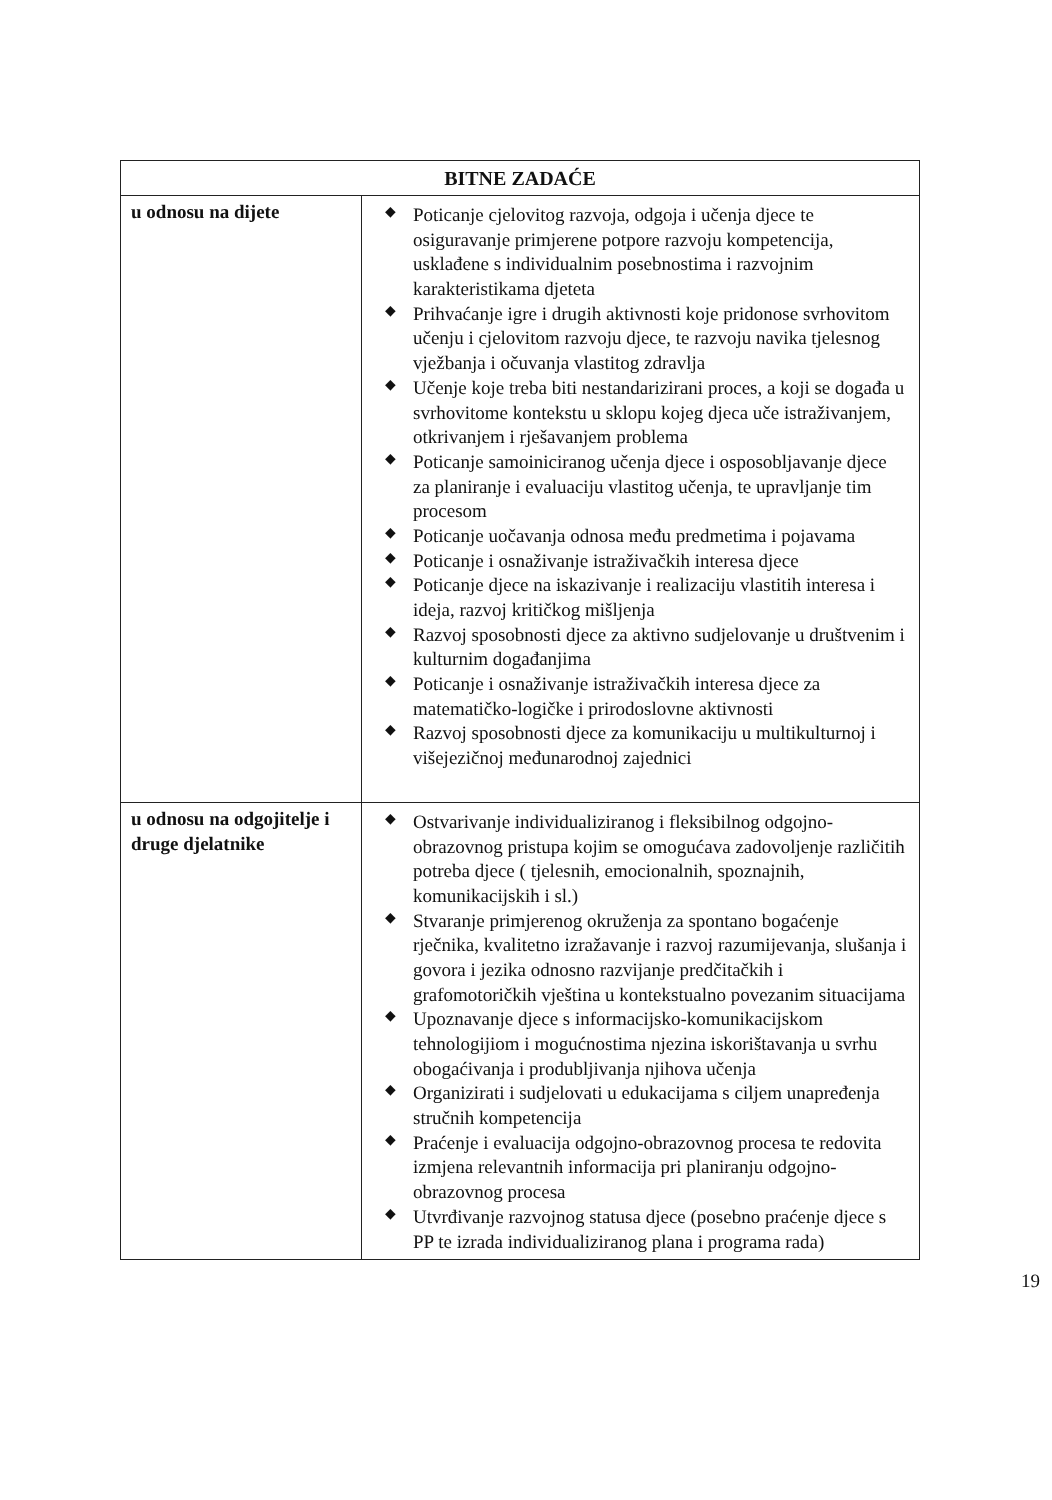| BITNE ZADAĆE | |
| --- | --- |
| u odnosu na dijete | ◆ Poticanje cjelovitog razvoja, odgoja i učenja djece te osiguravanje primjerene potpore razvoju kompetencija, usklađene s individualnim posebnostima i razvojnim karakteristikama djeteta ◆ Prihvaćanje igre i drugih aktivnosti koje pridonose svrhovitom učenju i cjelovitom razvoju djece, te razvoju navika tjelesnog vježbanja i očuvanja vlastitog zdravlja ◆ Učenje koje treba biti nestandarizirani proces, a koji se događa u svrhovitome kontekstu u sklopu kojeg djeca uče istraživanjem, otkrivanjem i rješavanjem problema ◆ Poticanje samoiniciranog učenja djece i osposobljavanje djece za planiranje i evaluaciju vlastitog učenja, te upravljanje tim procesom ◆ Poticanje uočavanja odnosa među predmetima i pojavama ◆ Poticanje i osnaživanje istraživačkih interesa djece ◆ Poticanje djece na iskazivanje i realizaciju vlastitih interesa i ideja, razvoj kritičkog mišljenja ◆ Razvoj sposobnosti djece za aktivno sudjelovanje u društvenim i kulturnim događanjima ◆ Poticanje i osnaživanje istraživačkih interesa djece za matematičko-logičke i prirodoslovne aktivnosti ◆ Razvoj sposobnosti djece za komunikaciju u multikulturnoj i višejezičnoj međunarodnoj zajednici |
| u odnosu na odgojitelje i druge djelatnike | ◆ Ostvarivanje individualiziranog i fleksibilnog odgojno-obrazovnog pristupa kojim se omogućava zadovoljenje različitih potreba djece ( tjelesnih, emocionalnih, spoznajnih, komunikacijskih i sl.) ◆ Stvaranje primjerenog okruženja za spontano bogaćenje rječnika, kvalitetno izražavanje i razvoj razumijevanja, slušanja i govora i jezika odnosno razvijanje predčitačkih i grafomotoričkih vještina u kontekstualno povezanim situacijama ◆ Upoznavanje djece s informacijsko-komunikacijskom tehnologijiom i mogućnostima njezina iskorištavanja u svrhu obogaćivanja i produbljivanja njihova učenja ◆ Organizirati i sudjelovati u edukacijama s ciljem unapređenja stručnih kompetencija ◆ Praćenje i evaluacija odgojno-obrazovnog procesa te redovita izmjena relevantnih informacija pri planiranju odgojno-obrazovnog procesa ◆ Utvrđivanje razvojnog statusa djece (posebno praćenje djece s PP te izrada individualiziranog plana i programa rada) |
19